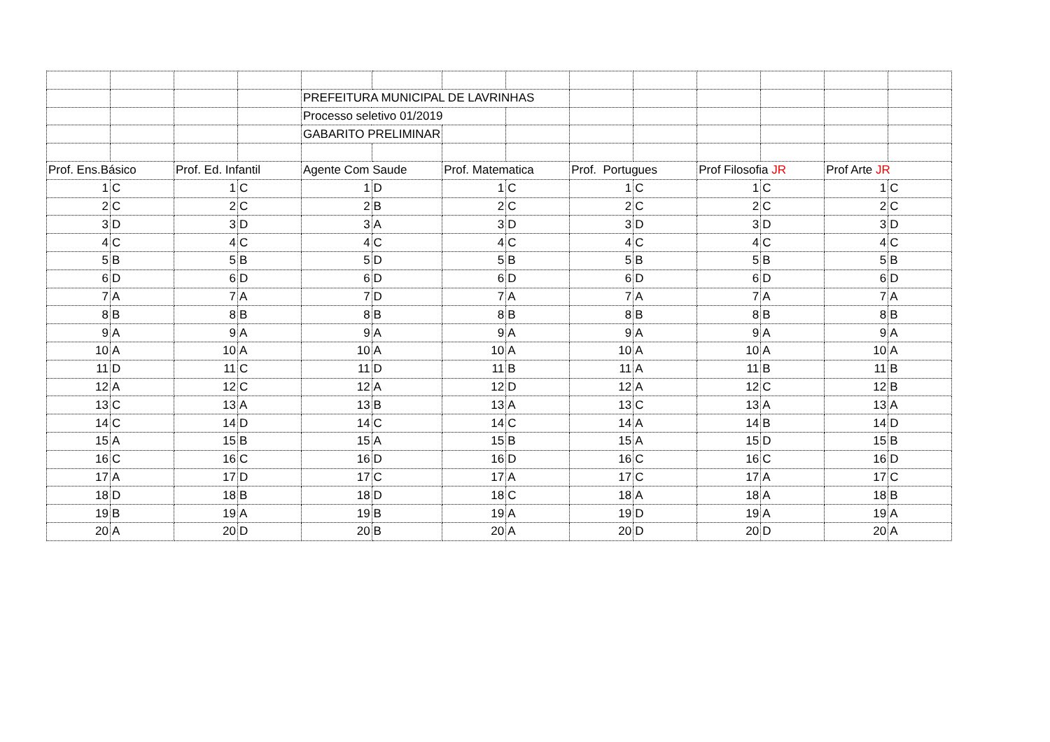| | | | | PREFEITURA MUNICIPAL DE LAVRINHAS | | | | | | | | | |
| | | | | Processo seletivo 01/2019 | | | | | | | | | |
| | | | | GABARITO PRELIMINAR | | | | | | | | | |
| Prof. Ens.Básico | | Prof. Ed. Infantil | | Agente Com Saude | | Prof. Matematica | | Prof. Portugues | | Prof Filosofia JR | | Prof Arte JR | |
| 1 | C | 1 | C | 1 | D | 1 | C | 1 | C | 1 | C | 1 | C |
| 2 | C | 2 | C | 2 | B | 2 | C | 2 | C | 2 | C | 2 | C |
| 3 | D | 3 | D | 3 | A | 3 | D | 3 | D | 3 | D | 3 | D |
| 4 | C | 4 | C | 4 | C | 4 | C | 4 | C | 4 | C | 4 | C |
| 5 | B | 5 | B | 5 | D | 5 | B | 5 | B | 5 | B | 5 | B |
| 6 | D | 6 | D | 6 | D | 6 | D | 6 | D | 6 | D | 6 | D |
| 7 | A | 7 | A | 7 | D | 7 | A | 7 | A | 7 | A | 7 | A |
| 8 | B | 8 | B | 8 | B | 8 | B | 8 | B | 8 | B | 8 | B |
| 9 | A | 9 | A | 9 | A | 9 | A | 9 | A | 9 | A | 9 | A |
| 10 | A | 10 | A | 10 | A | 10 | A | 10 | A | 10 | A | 10 | A |
| 11 | D | 11 | C | 11 | D | 11 | B | 11 | A | 11 | B | 11 | B |
| 12 | A | 12 | C | 12 | A | 12 | D | 12 | A | 12 | C | 12 | B |
| 13 | C | 13 | A | 13 | B | 13 | A | 13 | C | 13 | A | 13 | A |
| 14 | C | 14 | D | 14 | C | 14 | C | 14 | A | 14 | B | 14 | D |
| 15 | A | 15 | B | 15 | A | 15 | B | 15 | A | 15 | D | 15 | B |
| 16 | C | 16 | C | 16 | D | 16 | D | 16 | C | 16 | C | 16 | D |
| 17 | A | 17 | D | 17 | C | 17 | A | 17 | C | 17 | A | 17 | C |
| 18 | D | 18 | B | 18 | D | 18 | C | 18 | A | 18 | A | 18 | B |
| 19 | B | 19 | A | 19 | B | 19 | A | 19 | D | 19 | A | 19 | A |
| 20 | A | 20 | D | 20 | B | 20 | A | 20 | D | 20 | D | 20 | A |